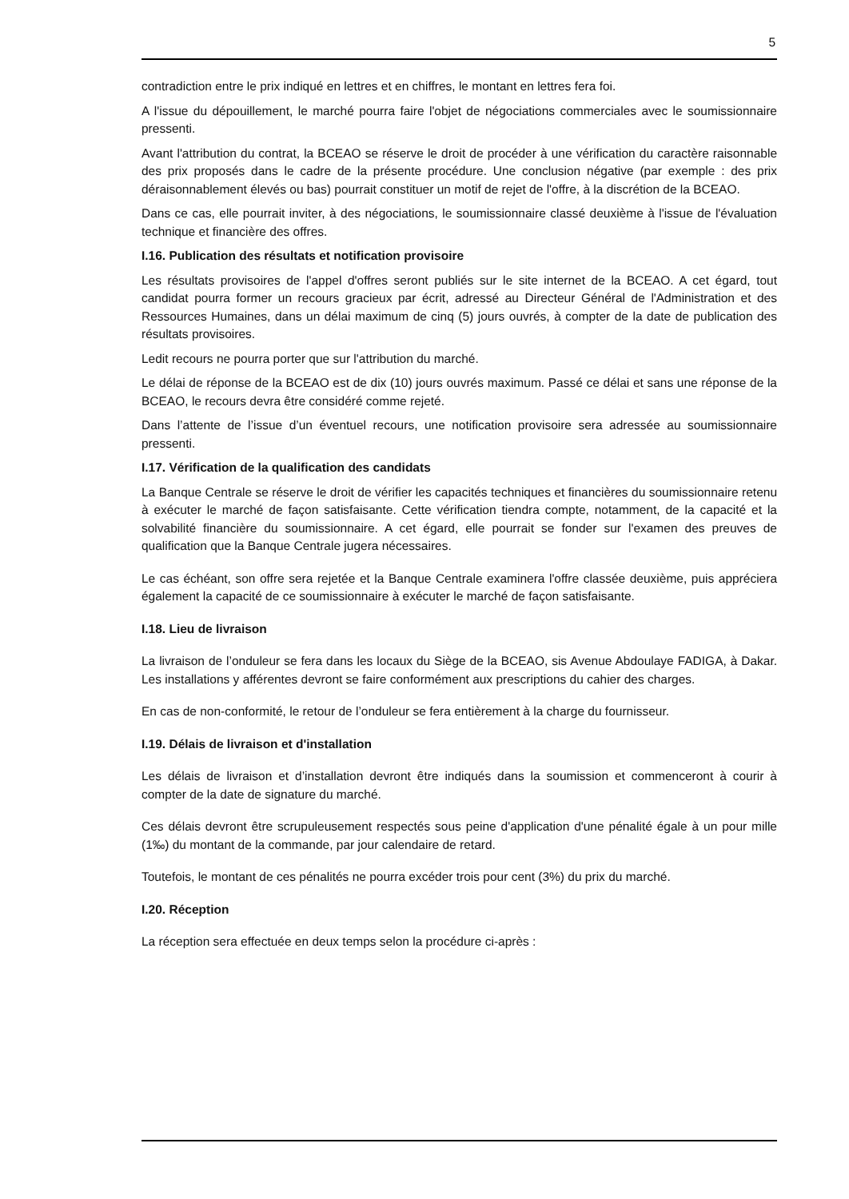5
contradiction entre le prix indiqué en lettres et en chiffres, le montant en lettres fera foi.
A l'issue du dépouillement, le marché pourra faire l'objet de négociations commerciales avec le soumissionnaire pressenti.
Avant l'attribution du contrat, la BCEAO se réserve le droit de procéder à une vérification du caractère raisonnable des prix proposés dans le cadre de la présente procédure. Une conclusion négative (par exemple : des prix déraisonnablement élevés ou bas) pourrait constituer un motif de rejet de l'offre, à la discrétion de la BCEAO.
Dans ce cas, elle pourrait inviter, à des négociations, le soumissionnaire classé deuxième à l'issue de l'évaluation technique et financière des offres.
I.16. Publication des résultats et notification provisoire
Les résultats provisoires de l'appel d'offres seront publiés sur le site internet de la BCEAO. A cet égard, tout candidat pourra former un recours gracieux par écrit, adressé au Directeur Général de l'Administration et des Ressources Humaines, dans un délai maximum de cinq (5) jours ouvrés, à compter de la date de publication des résultats provisoires.
Ledit recours ne pourra porter que sur l'attribution du marché.
Le délai de réponse de la BCEAO est de dix (10) jours ouvrés maximum. Passé ce délai et sans une réponse de la BCEAO, le recours devra être considéré comme rejeté.
Dans l’attente de l’issue d’un éventuel recours, une notification provisoire sera adressée au soumissionnaire pressenti.
I.17. Vérification de la qualification des candidats
La Banque Centrale se réserve le droit de vérifier les capacités techniques et financières du soumissionnaire retenu à exécuter le marché de façon satisfaisante. Cette vérification tiendra compte, notamment, de la capacité et la solvabilité financière du soumissionnaire. A cet égard, elle pourrait se fonder sur l'examen des preuves de qualification que la Banque Centrale jugera nécessaires.
Le cas échéant, son offre sera rejetée et la Banque Centrale examinera l'offre classée deuxième, puis appréciera également la capacité de ce soumissionnaire à exécuter le marché de façon satisfaisante.
I.18. Lieu de livraison
La livraison de l’onduleur se fera dans les locaux du Siège de la BCEAO, sis Avenue Abdoulaye FADIGA, à Dakar. Les installations y afférentes devront se faire conformément aux prescriptions du cahier des charges.
En cas de non-conformité, le retour de l’onduleur se fera entièrement à la charge du fournisseur.
I.19. Délais de livraison et d'installation
Les délais de livraison et d’installation devront être indiqués dans la soumission et commenceront à courir à compter de la date de signature du marché.
Ces délais devront être scrupuleusement respectés sous peine d'application d'une pénalité égale à un pour mille (1‰) du montant de la commande, par jour calendaire de retard.
Toutefois, le montant de ces pénalités ne pourra excéder trois pour cent (3%) du prix du marché.
I.20. Réception
La réception sera effectuée en deux temps selon la procédure ci-après :